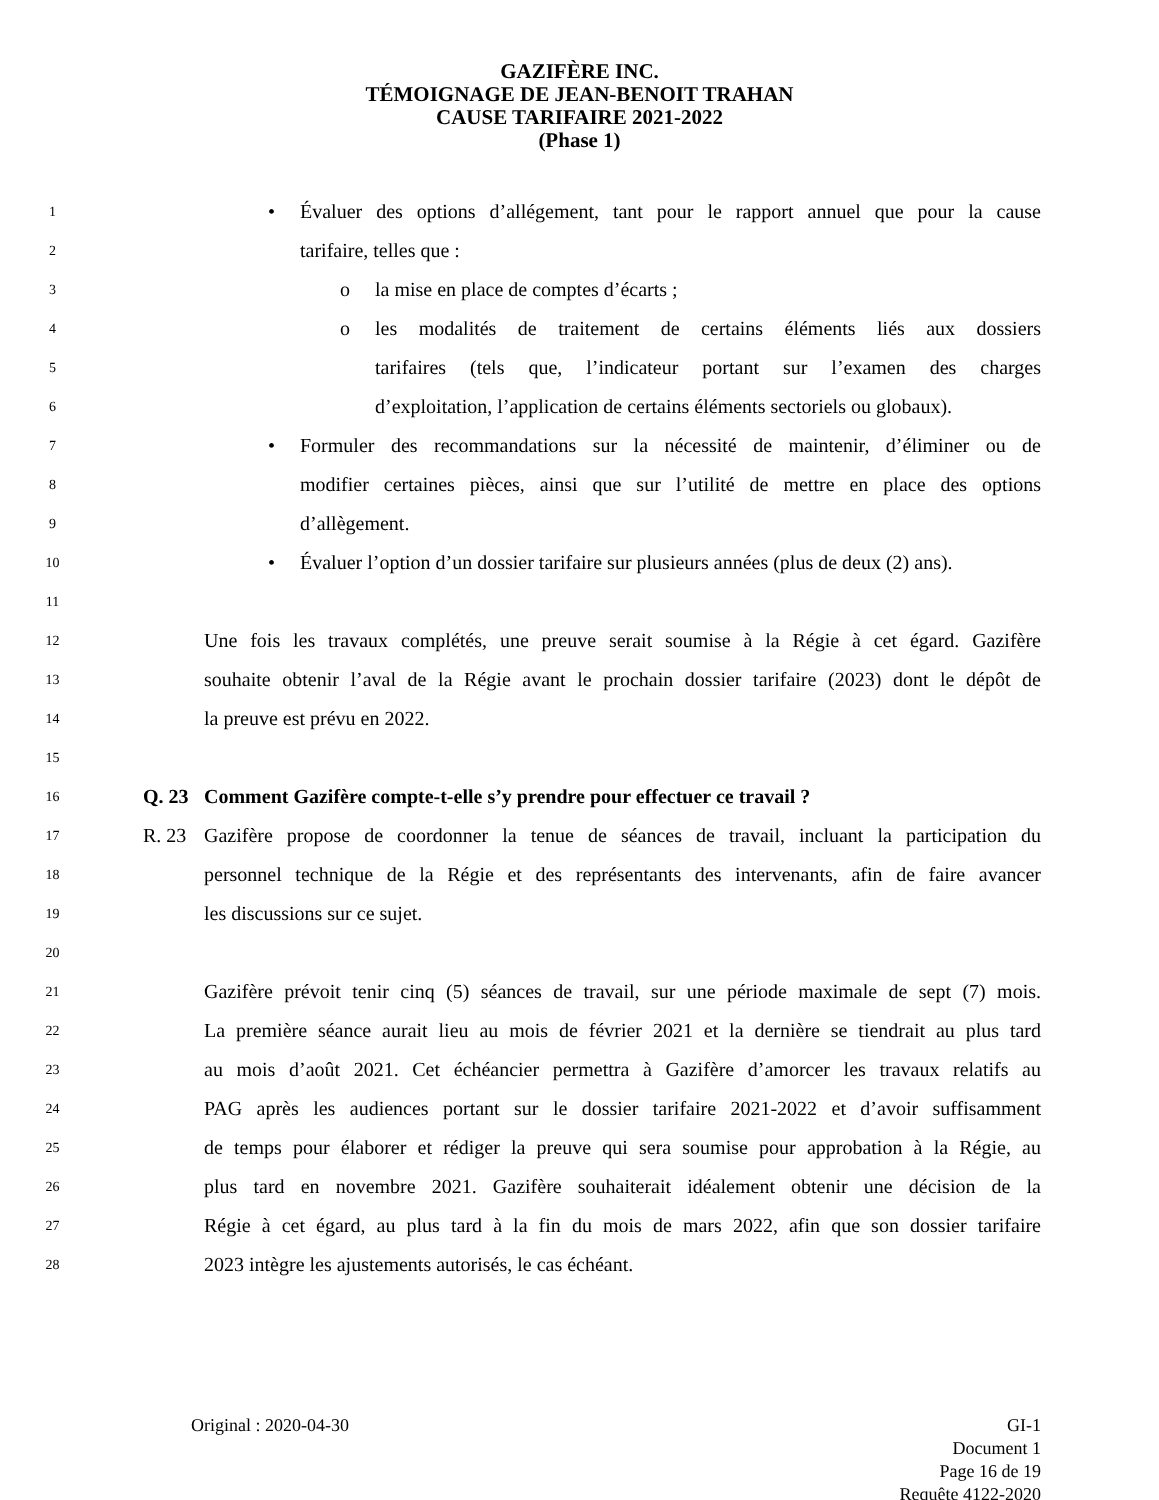GAZIFÈRE INC.
TÉMOIGNAGE DE JEAN-BENOIT TRAHAN
CAUSE TARIFAIRE 2021-2022
(Phase 1)
1 • Évaluer des options d’allégement, tant pour le rapport annuel que pour la cause
2 tarifaire, telles que :
3 o la mise en place de comptes d’écarts ;
4 o les modalités de traitement de certains éléments liés aux dossiers
5 tarifaires (tels que, l’indicateur portant sur l’examen des charges
6 d’exploitation, l’application de certains éléments sectoriels ou globaux).
7 • Formuler des recommandations sur la nécessité de maintenir, d’éliminer ou de
8 modifier certaines pièces, ainsi que sur l’utilité de mettre en place des options
9 d’allègement.
10 • Évaluer l’option d’un dossier tarifaire sur plusieurs années (plus de deux (2) ans).
11
12 Une fois les travaux complétés, une preuve serait soumise à la Régie à cet égard. Gazifère
13 souhaite obtenir l’aval de la Régie avant le prochain dossier tarifaire (2023) dont le dépôt de
14 la preuve est prévu en 2022.
15
16 Q. 23 Comment Gazifère compte-t-elle s’y prendre pour effectuer ce travail ?
17 R. 23 Gazifère propose de coordonner la tenue de séances de travail, incluant la participation du
18 personnel technique de la Régie et des représentants des intervenants, afin de faire avancer
19 les discussions sur ce sujet.
20
21 Gazifère prévoit tenir cinq (5) séances de travail, sur une période maximale de sept (7) mois.
22 La première séance aurait lieu au mois de février 2021 et la dernière se tiendrait au plus tard
23 au mois d’août 2021. Cet échéancier permettra à Gazifère d’amorcer les travaux relatifs au
24 PAG après les audiences portant sur le dossier tarifaire 2021-2022 et d’avoir suffisamment
25 de temps pour élaborer et rédiger la preuve qui sera soumise pour approbation à la Régie, au
26 plus tard en novembre 2021. Gazifère souhaiterait idéalement obtenir une décision de la
27 Régie à cet égard, au plus tard à la fin du mois de mars 2022, afin que son dossier tarifaire
28 2023 intègre les ajustements autorisés, le cas échéant.
Original : 2020-04-30 GI-1
Document 1
Page 16 de 19
Requête 4122-2020